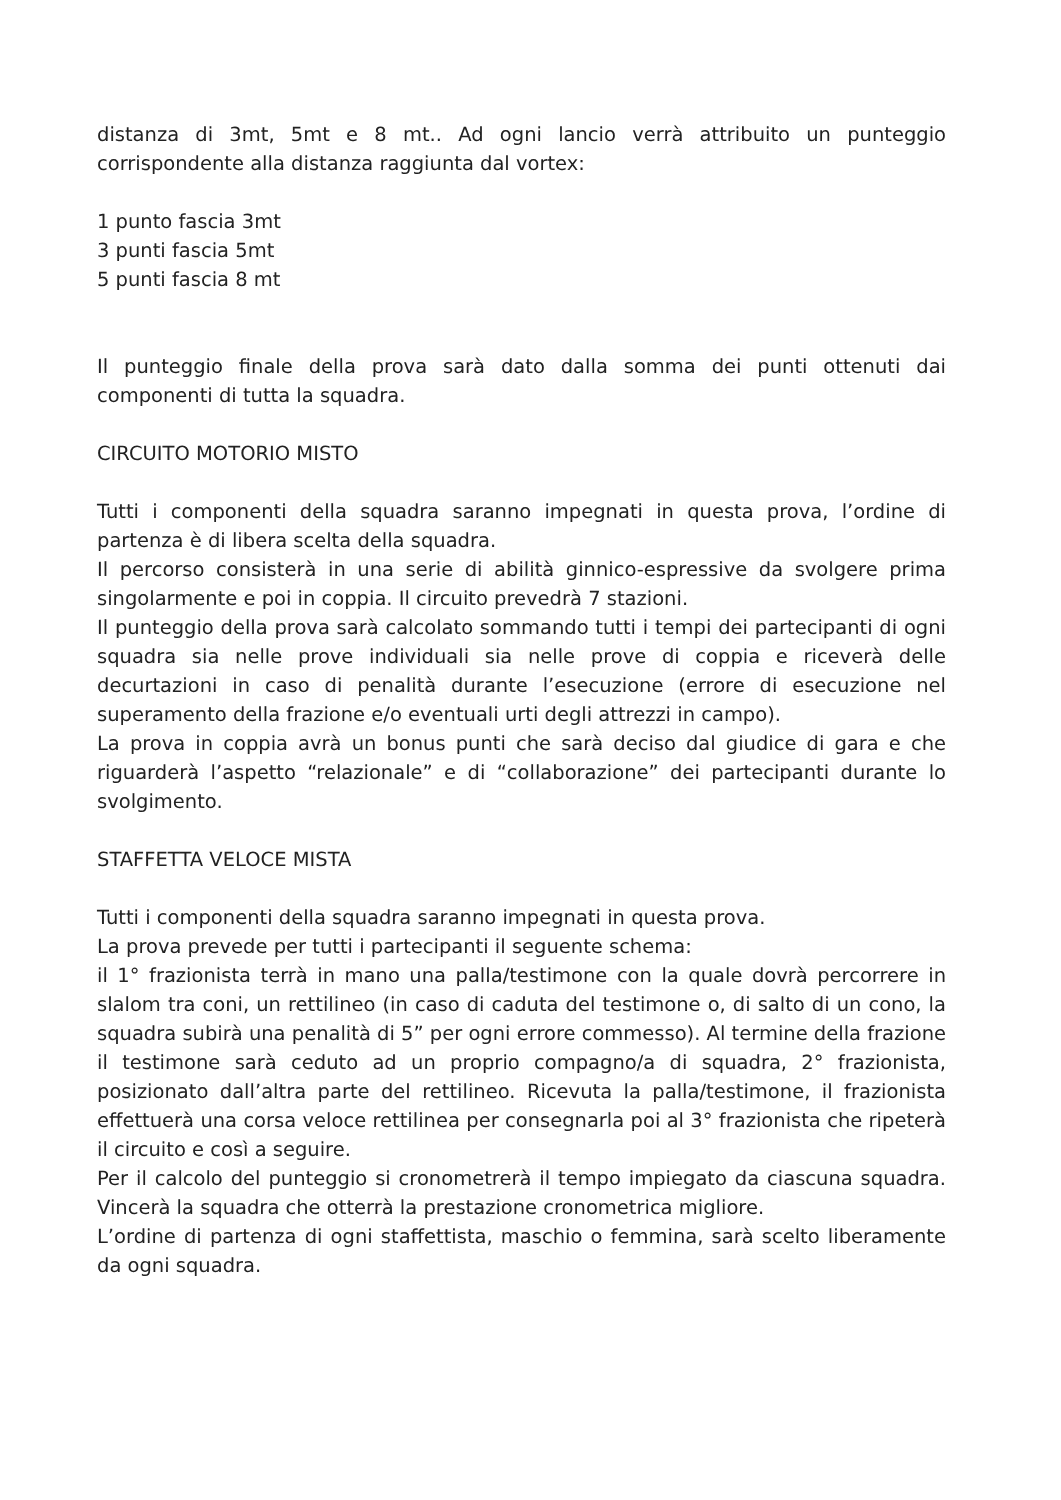distanza di 3mt, 5mt e 8 mt.. Ad ogni lancio verrà attribuito un punteggio corrispondente alla distanza raggiunta dal vortex:
1 punto fascia 3mt
3 punti fascia 5mt
5 punti fascia 8 mt
Il punteggio finale della prova sarà dato dalla somma dei punti ottenuti dai componenti di tutta la squadra.
CIRCUITO MOTORIO MISTO
Tutti i componenti della squadra saranno impegnati in questa prova, l’ordine di partenza è di libera scelta della squadra.
Il percorso consisterà in una serie di abilità ginnico-espressive da svolgere prima singolarmente e poi in coppia. Il circuito prevedrà 7 stazioni.
Il punteggio della prova sarà calcolato sommando tutti i tempi dei partecipanti di ogni squadra sia nelle prove individuali sia nelle prove di coppia e riceverà delle decurtazioni in caso di penalità durante l’esecuzione (errore di esecuzione nel superamento della frazione e/o eventuali urti degli attrezzi in campo).
La prova in coppia avrà un bonus punti che sarà deciso dal giudice di gara e che riguarderà l’aspetto “relazionale” e di “collaborazione” dei partecipanti durante lo svolgimento.
STAFFETTA VELOCE MISTA
Tutti i componenti della squadra saranno impegnati in questa prova.
La prova prevede per tutti i partecipanti il seguente schema:
il 1° frazionista terrà in mano una palla/testimone con la quale dovrà percorrere in slalom tra coni, un rettilineo (in caso di caduta del testimone o, di salto di un cono, la squadra subirà una penalità di 5” per ogni errore commesso). Al termine della frazione il testimone sarà ceduto ad un proprio compagno/a di squadra, 2° frazionista, posizionato dall’altra parte del rettilineo. Ricevuta la palla/testimone, il frazionista effettuerà una corsa veloce rettilinea per consegnarla poi al 3° frazionista che ripeterà il circuito e così a seguire.
Per il calcolo del punteggio si cronometrerà il tempo impiegato da ciascuna squadra. Vincerà la squadra che otterrà la prestazione cronometrica migliore.
L’ordine di partenza di ogni staffettista, maschio o femmina, sarà scelto liberamente da ogni squadra.